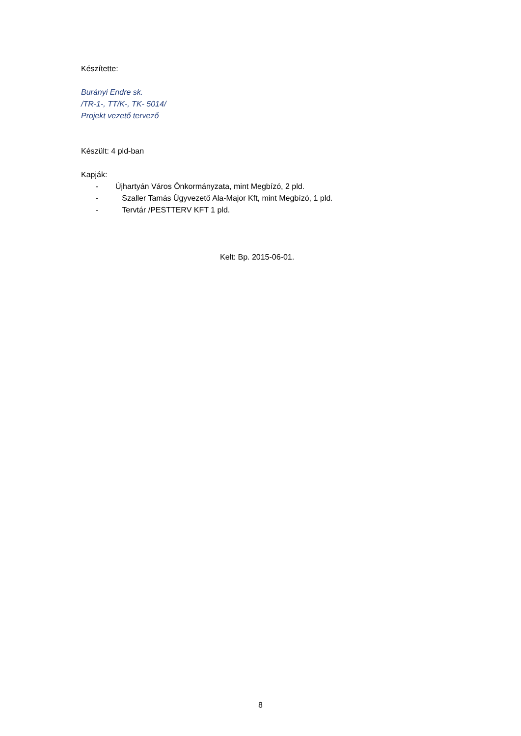Készítette:
Burányi Endre sk.
/TR-1-, TT/K-, TK- 5014/
Projekt vezető tervező
Készült: 4 pld-ban
Kapják:
- Újhartyán Város Önkormányzata, mint Megbízó, 2 pld.
- Szaller Tamás Ügyvezető Ala-Major Kft, mint Megbízó, 1 pld.
- Tervtár /PESTTERV KFT 1 pld.
Kelt: Bp. 2015-06-01.
8